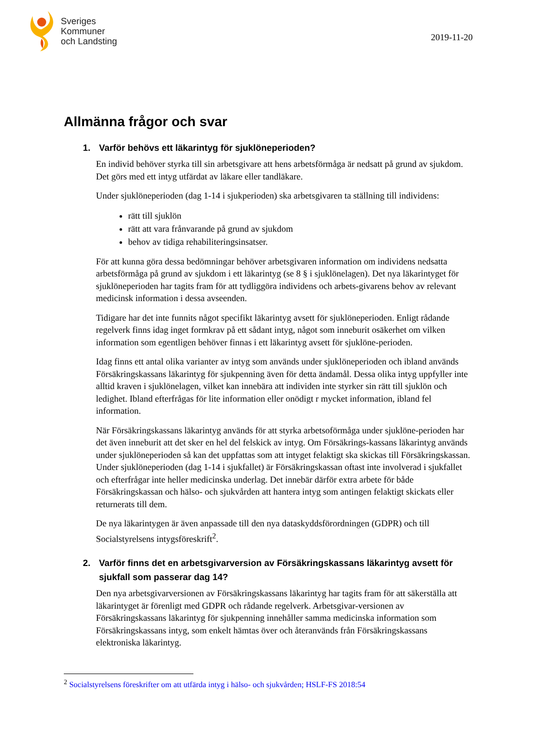Sveriges
Kommuner
och Landsting
2019-11-20
Allmänna frågor och svar
1. Varför behövs ett läkarintyg för sjuklöneperioden?
En individ behöver styrka till sin arbetsgivare att hens arbetsförmåga är nedsatt på grund av sjukdom. Det görs med ett intyg utfärdat av läkare eller tandläkare.
Under sjuklöneperioden (dag 1-14 i sjukperioden) ska arbetsgivaren ta ställning till individens:
rätt till sjuklön
rätt att vara frånvarande på grund av sjukdom
behov av tidiga rehabiliteringsinsatser.
För att kunna göra dessa bedömningar behöver arbetsgivaren information om individens nedsatta arbetsförmåga på grund av sjukdom i ett läkarintyg (se 8 § i sjuklönelagen). Det nya läkarintyget för sjuklöneperioden har tagits fram för att tydliggöra individens och arbets-givarens behov av relevant medicinsk information i dessa avseenden.
Tidigare har det inte funnits något specifikt läkarintyg avsett för sjuklöneperioden. Enligt rådande regelverk finns idag inget formkrav på ett sådant intyg, något som inneburit osäkerhet om vilken information som egentligen behöver finnas i ett läkarintyg avsett för sjuklöne-perioden.
Idag finns ett antal olika varianter av intyg som används under sjuklöneperioden och ibland används Försäkringskassans läkarintyg för sjukpenning även för detta ändamål. Dessa olika intyg uppfyller inte alltid kraven i sjuklönelagen, vilket kan innebära att individen inte styrker sin rätt till sjuklön och ledighet. Ibland efterfrågas för lite information eller onödigt r mycket information, ibland fel information.
När Försäkringskassans läkarintyg används för att styrka arbetsoförmåga under sjuklöne-perioden har det även inneburit att det sker en hel del felskick av intyg. Om Försäkrings-kassans läkarintyg används under sjuklöneperioden så kan det uppfattas som att intyget felaktigt ska skickas till Försäkringskassan. Under sjuklöneperioden (dag 1-14 i sjukfallet) är Försäkringskassan oftast inte involverad i sjukfallet och efterfrågar inte heller medicinska underlag. Det innebär därför extra arbete för både Försäkringskassan och hälso- och sjukvården att hantera intyg som antingen felaktigt skickats eller returnerats till dem.
De nya läkarintygen är även anpassade till den nya dataskyddsförordningen (GDPR) och till Socialstyrelsens intygsföreskrift<sup>2</sup>.
2. Varför finns det en arbetsgivarversion av Försäkringskassans läkarintyg avsett för sjukfall som passerar dag 14?
Den nya arbetsgivarversionen av Försäkringskassans läkarintyg har tagits fram för att säkerställa att läkarintyget är förenligt med GDPR och rådande regelverk. Arbetsgivar-versionen av Försäkringskassans läkarintyg för sjukpenning innehåller samma medicinska information som Försäkringskassans intyg, som enkelt hämtas över och återanvänds från Försäkringskassans elektroniska läkarintyg.
<sup>2</sup> Socialstyrelsens föreskrifter om att utfärda intyg i hälso- och sjukvården; HSLF-FS 2018:54